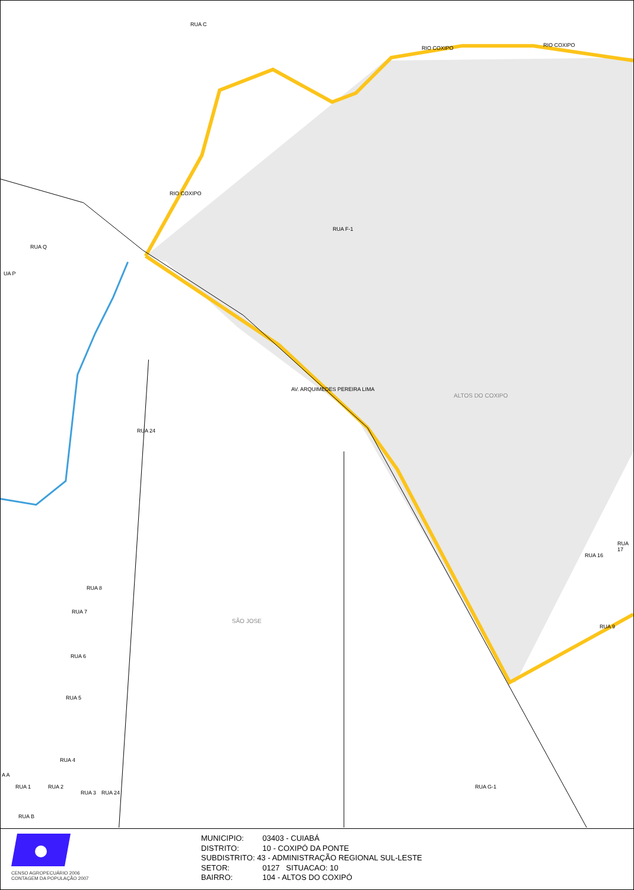ALTOS DO COXIPO
SÃO JOSE
RIO COXIPO RIO COXIPO
RIO COXIPO
AV. ARQUIMEDES PEREIRA LIMA
RUA F-1
RUA 24
RUA 8
RUA 7
RUA 6
RUA 5
RUA 4
RUA B
RUA Q
UA P
RUA C
RUA 9
RUA 16
RUA 17
RUA G-1
RUA 1 RUA 2
RUA 3 RUA 24
A A
CENSO AGROPECUÁRIO 2006
CONTAGEM DA POPULAÇÃO 2007
MUNICIPIO: 03403 - CUIABÁ
DISTRITO: 10 - COXIPÓ DA PONTE
SUBDISTRITO: 43 - ADMINISTRAÇÃO REGIONAL SUL-LESTE
SETOR: 0127 SITUACAO: 10
BAIRRO: 104 - ALTOS DO COXIPÓ